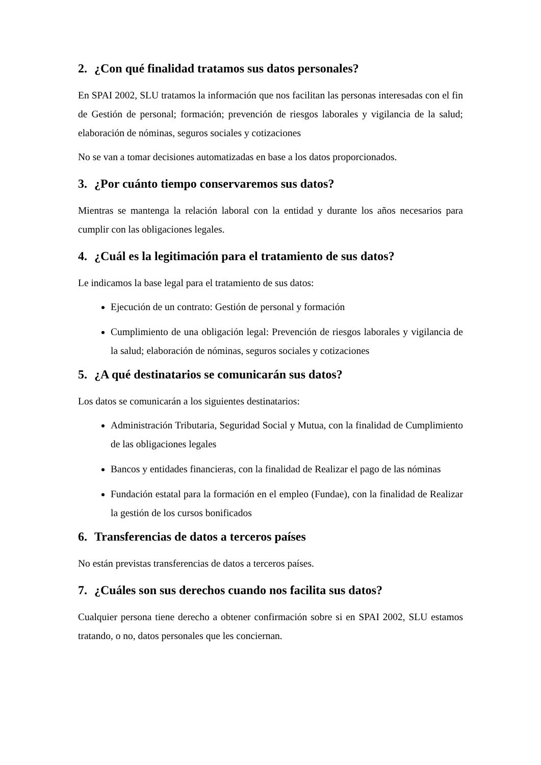2. ¿Con qué finalidad tratamos sus datos personales?
En SPAI 2002, SLU tratamos la información que nos facilitan las personas interesadas con el fin de Gestión de personal; formación; prevención de riesgos laborales y vigilancia de la salud; elaboración de nóminas, seguros sociales y cotizaciones
No se van a tomar decisiones automatizadas en base a los datos proporcionados.
3. ¿Por cuánto tiempo conservaremos sus datos?
Mientras se mantenga la relación laboral con la entidad y durante los años necesarios para cumplir con las obligaciones legales.
4. ¿Cuál es la legitimación para el tratamiento de sus datos?
Le indicamos la base legal para el tratamiento de sus datos:
Ejecución de un contrato: Gestión de personal y formación
Cumplimiento de una obligación legal: Prevención de riesgos laborales y vigilancia de la salud; elaboración de nóminas, seguros sociales y cotizaciones
5. ¿A qué destinatarios se comunicarán sus datos?
Los datos se comunicarán a los siguientes destinatarios:
Administración Tributaria, Seguridad Social y Mutua, con la finalidad de Cumplimiento de las obligaciones legales
Bancos y entidades financieras, con la finalidad de Realizar el pago de las nóminas
Fundación estatal para la formación en el empleo (Fundae), con la finalidad de Realizar la gestión de los cursos bonificados
6. Transferencias de datos a terceros países
No están previstas transferencias de datos a terceros países.
7. ¿Cuáles son sus derechos cuando nos facilita sus datos?
Cualquier persona tiene derecho a obtener confirmación sobre si en SPAI 2002, SLU estamos tratando, o no, datos personales que les conciernan.